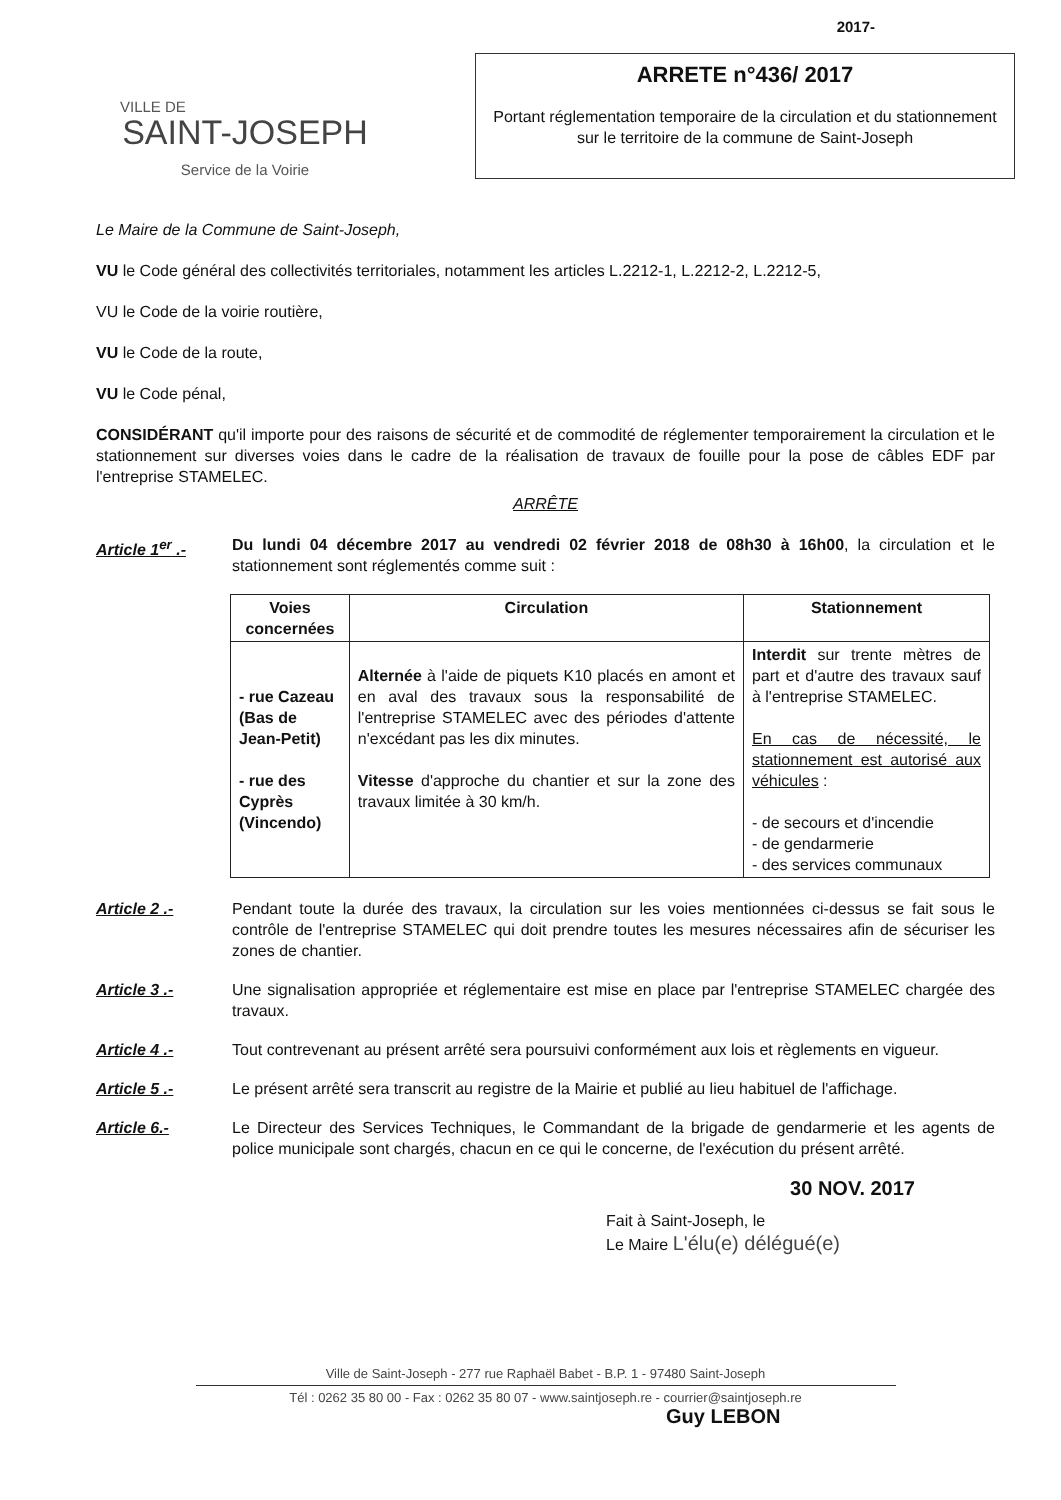VILLE DE
SAINT-JOSEPH
Service de la Voirie
2017-
ARRETE n°436/ 2017
Portant réglementation temporaire de la circulation et du stationnement sur le territoire de la commune de Saint-Joseph
Le Maire de la Commune de Saint-Joseph,
VU le Code général des collectivités territoriales, notamment les articles L.2212-1, L.2212-2, L.2212-5,
VU le Code de la voirie routière,
VU le Code de la route,
VU le Code pénal,
CONSIDÉRANT qu'il importe pour des raisons de sécurité et de commodité de réglementer temporairement la circulation et le stationnement sur diverses voies dans le cadre de la réalisation de travaux de fouille pour la pose de câbles EDF par l'entreprise STAMELEC.
ARRÊTE
Article 1<sup>er</sup> .- Du lundi 04 décembre 2017 au vendredi 02 février 2018 de 08h30 à 16h00, la circulation et le stationnement sont réglementés comme suit :
| Voies concernées | Circulation | Stationnement |
| --- | --- | --- |
| - rue Cazeau (Bas de Jean-Petit) - rue des Cyprès (Vincendo) | Alternée à l'aide de piquets K10 placés en amont et en aval des travaux sous la responsabilité de l'entreprise STAMELEC avec des périodes d'attente n'excédant pas les dix minutes. Vitesse d'approche du chantier et sur la zone des travaux limitée à 30 km/h. | Interdit sur trente mètres de part et d'autre des travaux sauf à l'entreprise STAMELEC. En cas de nécessité, le stationnement est autorisé aux véhicules : - de secours et d'incendie - de gendarmerie - des services communaux |
Article 2 .- Pendant toute la durée des travaux, la circulation sur les voies mentionnées ci-dessus se fait sous le contrôle de l'entreprise STAMELEC qui doit prendre toutes les mesures nécessaires afin de sécuriser les zones de chantier.
Article 3 .- Une signalisation appropriée et réglementaire est mise en place par l'entreprise STAMELEC chargée des travaux.
Article 4 .- Tout contrevenant au présent arrêté sera poursuivi conformément aux lois et règlements en vigueur.
Article 5 .- Le présent arrêté sera transcrit au registre de la Mairie et publié au lieu habituel de l'affichage.
Article 6.- Le Directeur des Services Techniques, le Commandant de la brigade de gendarmerie et les agents de police municipale sont chargés, chacun en ce qui le concerne, de l'exécution du présent arrêté.
30 NOV. 2017
Fait à Saint-Joseph, le
Le Maire L'élu(e) délégué(e)
Ville de Saint-Joseph - 277 rue Raphaël Babet - B.P. 1 - 97480 Saint-Joseph
Tél : 0262 35 80 00 - Fax : 0262 35 80 07 - www.saintjoseph.re - courrier@saintjoseph.re
Guy LEBON